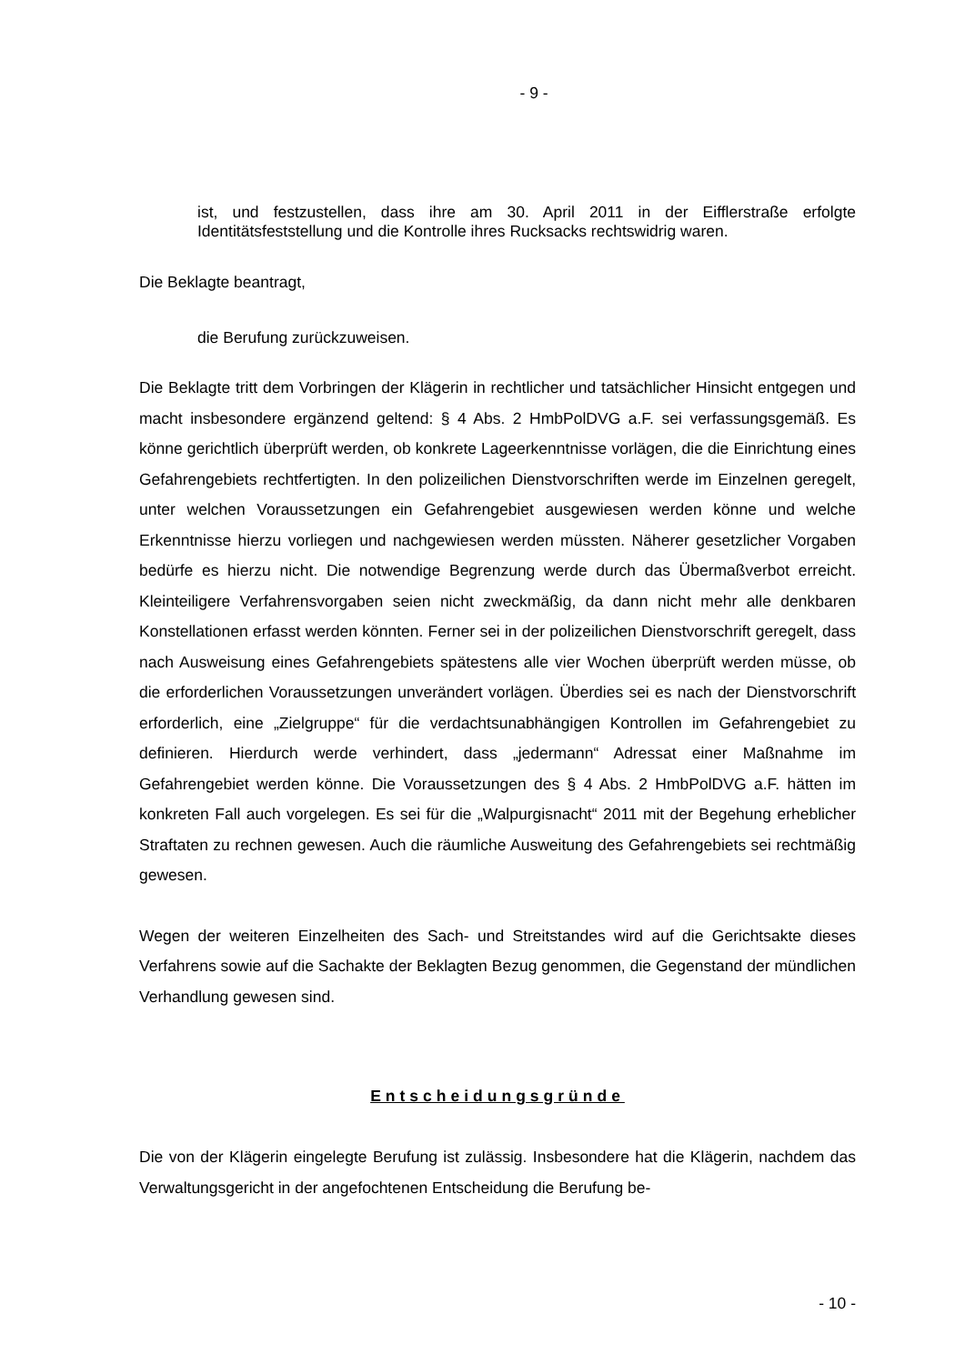- 9 -
ist, und festzustellen, dass ihre am 30. April 2011 in der Eifflerstraße erfolgte Identitätsfeststellung und die Kontrolle ihres Rucksacks rechtswidrig waren.
Die Beklagte beantragt,
die Berufung zurückzuweisen.
Die Beklagte tritt dem Vorbringen der Klägerin in rechtlicher und tatsächlicher Hinsicht entgegen und macht insbesondere ergänzend geltend: § 4 Abs. 2 HmbPolDVG a.F. sei verfassungsgemäß. Es könne gerichtlich überprüft werden, ob konkrete Lageerkenntnisse vorlägen, die die Einrichtung eines Gefahrengebiets rechtfertigten. In den polizeilichen Dienstvorschriften werde im Einzelnen geregelt, unter welchen Voraussetzungen ein Gefahrengebiet ausgewiesen werden könne und welche Erkenntnisse hierzu vorliegen und nachgewiesen werden müssten. Näherer gesetzlicher Vorgaben bedürfe es hierzu nicht. Die notwendige Begrenzung werde durch das Übermaßverbot erreicht. Kleinteiligere Verfahrensvorgaben seien nicht zweckmäßig, da dann nicht mehr alle denkbaren Konstellationen erfasst werden könnten. Ferner sei in der polizeilichen Dienstvorschrift geregelt, dass nach Ausweisung eines Gefahrengebiets spätestens alle vier Wochen überprüft werden müsse, ob die erforderlichen Voraussetzungen unverändert vorlägen. Überdies sei es nach der Dienstvorschrift erforderlich, eine „Zielgruppe“ für die verdachtsunabhängigen Kontrollen im Gefahrengebiet zu definieren. Hierdurch werde verhindert, dass „jedermann“ Adressat einer Maßnahme im Gefahrengebiet werden könne. Die Voraussetzungen des § 4 Abs. 2 HmbPolDVG a.F. hätten im konkreten Fall auch vorgelegen. Es sei für die „Walpurgisnacht“ 2011 mit der Begehung erheblicher Straftaten zu rechnen gewesen. Auch die räumliche Ausweitung des Gefahrengebiets sei rechtmäßig gewesen.
Wegen der weiteren Einzelheiten des Sach- und Streitstandes wird auf die Gerichtsakte dieses Verfahrens sowie auf die Sachakte der Beklagten Bezug genommen, die Gegenstand der mündlichen Verhandlung gewesen sind.
Entscheidungsgründe
Die von der Klägerin eingelegte Berufung ist zulässig. Insbesondere hat die Klägerin, nachdem das Verwaltungsgericht in der angefochtenen Entscheidung die Berufung be-
- 10 -